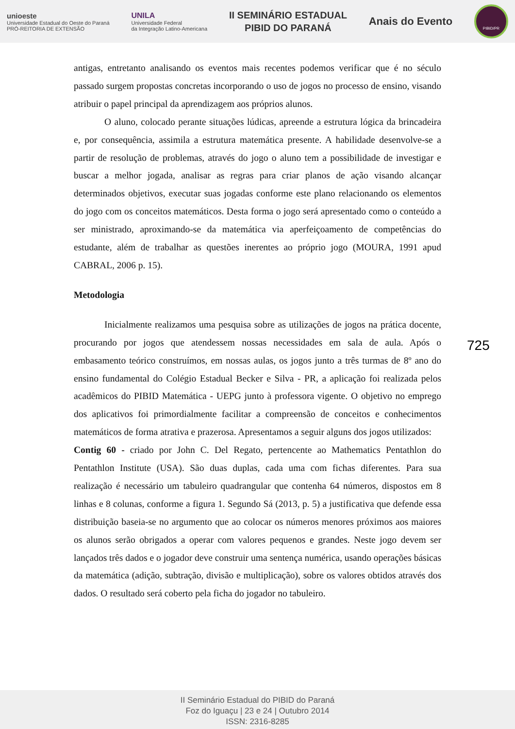unioeste
Universidade Estadual do Oeste do Paraná
PRÓ-REITORIA DE EXTENSÃO
UNILA
Universidade Federal
da Integração Latino-Americana
II SEMINÁRIO ESTADUAL
PIBID DO PARANÁ
Anais do Evento
PIBID/PR
antigas, entretanto analisando os eventos mais recentes podemos verificar que é no século passado surgem propostas concretas incorporando o uso de jogos no processo de ensino, visando atribuir o papel principal da aprendizagem aos próprios alunos.
O aluno, colocado perante situações lúdicas, apreende a estrutura lógica da brincadeira e, por consequência, assimila a estrutura matemática presente. A habilidade desenvolve-se a partir de resolução de problemas, através do jogo o aluno tem a possibilidade de investigar e buscar a melhor jogada, analisar as regras para criar planos de ação visando alcançar determinados objetivos, executar suas jogadas conforme este plano relacionando os elementos do jogo com os conceitos matemáticos. Desta forma o jogo será apresentado como o conteúdo a ser ministrado, aproximando-se da matemática via aperfeiçoamento de competências do estudante, além de trabalhar as questões inerentes ao próprio jogo (MOURA, 1991 apud CABRAL, 2006 p. 15).
Metodologia
Inicialmente realizamos uma pesquisa sobre as utilizações de jogos na prática docente, procurando por jogos que atendessem nossas necessidades em sala de aula. Após o embasamento teórico construímos, em nossas aulas, os jogos junto a três turmas de 8º ano do ensino fundamental do Colégio Estadual Becker e Silva - PR, a aplicação foi realizada pelos acadêmicos do PIBID Matemática - UEPG junto à professora vigente. O objetivo no emprego dos aplicativos foi primordialmente facilitar a compreensão de conceitos e conhecimentos matemáticos de forma atrativa e prazerosa. Apresentamos a seguir alguns dos jogos utilizados:
Contig 60 - criado por John C. Del Regato, pertencente ao Mathematics Pentathlon do Pentathlon Institute (USA). São duas duplas, cada uma com fichas diferentes. Para sua realização é necessário um tabuleiro quadrangular que contenha 64 números, dispostos em 8 linhas e 8 colunas, conforme a figura 1. Segundo Sá (2013, p. 5) a justificativa que defende essa distribuição baseia-se no argumento que ao colocar os números menores próximos aos maiores os alunos serão obrigados a operar com valores pequenos e grandes. Neste jogo devem ser lançados três dados e o jogador deve construir uma sentença numérica, usando operações básicas da matemática (adição, subtração, divisão e multiplicação), sobre os valores obtidos através dos dados. O resultado será coberto pela ficha do jogador no tabuleiro.
725
II Seminário Estadual do PIBID do Paraná
Foz do Iguaçu | 23 e 24 | Outubro 2014
ISSN: 2316-8285